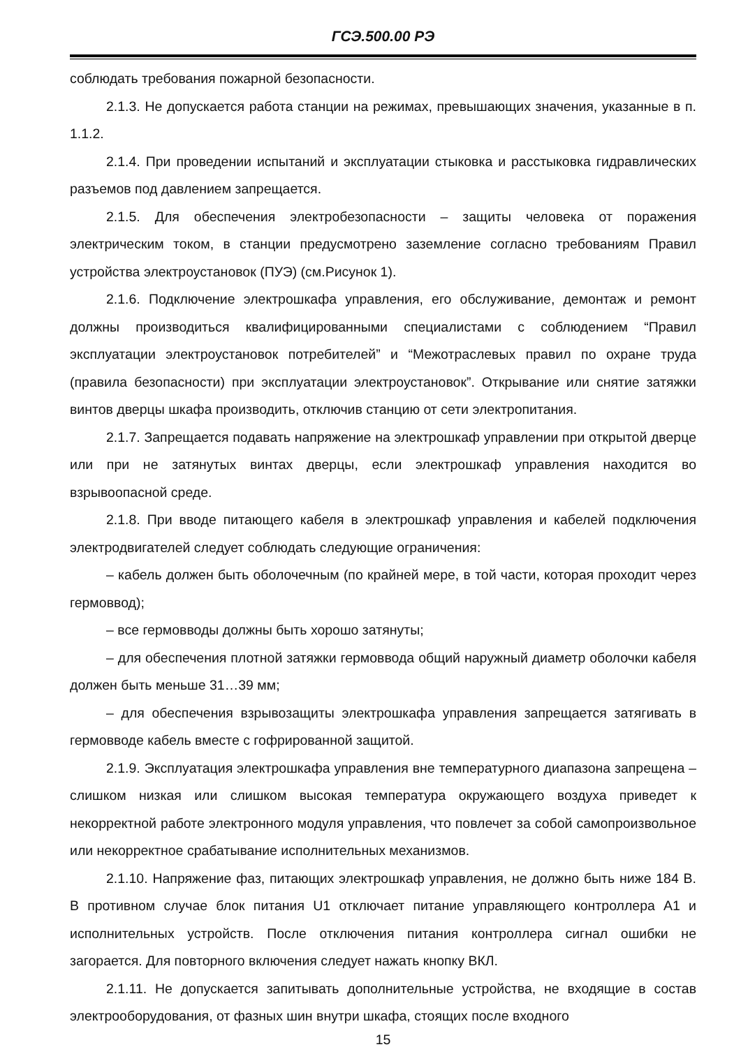ГСЭ.500.00 РЭ
соблюдать требования пожарной безопасности.
2.1.3. Не допускается работа станции на режимах, превышающих значения, указанные в п. 1.1.2.
2.1.4. При проведении испытаний и эксплуатации стыковка и расстыковка гидравлических разъемов под давлением запрещается.
2.1.5. Для обеспечения электробезопасности – защиты человека от поражения электрическим током, в станции предусмотрено заземление согласно требованиям Правил устройства электроустановок (ПУЭ) (см.Рисунок 1).
2.1.6. Подключение электрошкафа управления, его обслуживание, демонтаж и ремонт должны производиться квалифицированными специалистами с соблюдением “Правил эксплуатации электроустановок потребителей” и “Межотраслевых правил по охране труда (правила безопасности) при эксплуатации электроустановок”. Открывание или снятие затяжки винтов дверцы шкафа производить, отключив станцию от сети электропитания.
2.1.7. Запрещается подавать напряжение на электрошкаф управлении при открытой дверце или при не затянутых винтах дверцы, если электрошкаф управления находится во взрывоопасной среде.
2.1.8. При вводе питающего кабеля в электрошкаф управления и кабелей подключения электродвигателей следует соблюдать следующие ограничения:
– кабель должен быть оболочечным (по крайней мере, в той части, которая проходит через гермоввод);
– все гермовводы должны быть хорошо затянуты;
– для обеспечения плотной затяжки гермоввода общий наружный диаметр оболочки кабеля должен быть меньше 31…39 мм;
– для обеспечения взрывозащиты электрошкафа управления запрещается затягивать в гермовводе кабель вместе с гофрированной защитой.
2.1.9. Эксплуатация электрошкафа управления вне температурного диапазона запрещена – слишком низкая или слишком высокая температура окружающего воздуха приведет к некорректной работе электронного модуля управления, что повлечет за собой самопроизвольное или некорректное срабатывание исполнительных механизмов.
2.1.10. Напряжение фаз, питающих электрошкаф управления, не должно быть ниже 184 В. В противном случае блок питания U1 отключает питание управляющего контроллера А1 и исполнительных устройств. После отключения питания контроллера сигнал ошибки не загорается. Для повторного включения следует нажать кнопку ВКЛ.
2.1.11. Не допускается запитывать дополнительные устройства, не входящие в состав электрооборудования, от фазных шин внутри шкафа, стоящих после входного
15